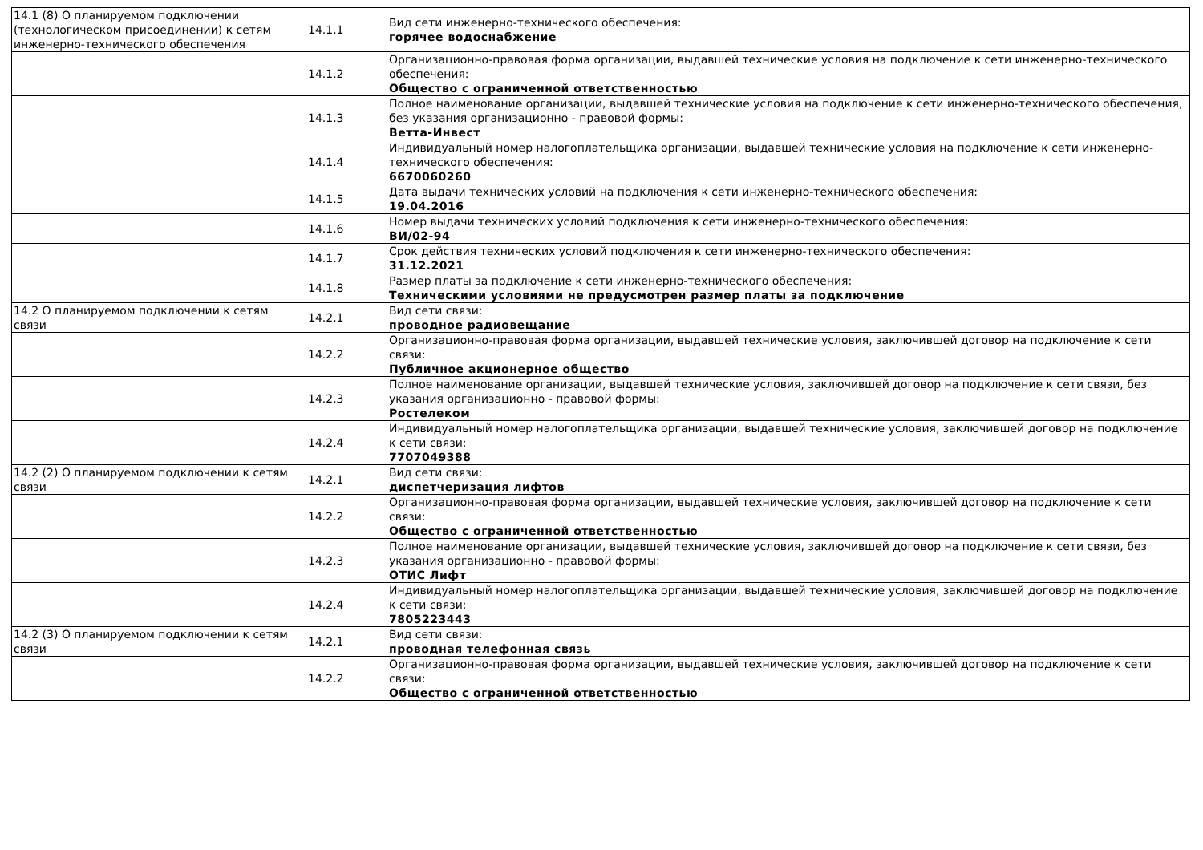| 14.1 (8) О планируемом подключении (технологическом присоединении) к сетям инженерно-технического обеспечения | 14.1.1 | Вид сети инженерно-технического обеспечения: горячее водоснабжение |
| | 14.1.2 | Организационно-правовая форма организации, выдавшей технические условия на подключение к сети инженерно-технического обеспечения: Общество с ограниченной ответственностью |
| | 14.1.3 | Полное наименование организации, выдавшей технические условия на подключение к сети инженерно-технического обеспечения, без указания организационно - правовой формы: Ветта-Инвест |
| | 14.1.4 | Индивидуальный номер налогоплательщика организации, выдавшей технические условия на подключение к сети инженерно-технического обеспечения: 6670060260 |
| | 14.1.5 | Дата выдачи технических условий на подключения к сети инженерно-технического обеспечения: 19.04.2016 |
| | 14.1.6 | Номер выдачи технических условий подключения к сети инженерно-технического обеспечения: ВИ/02-94 |
| | 14.1.7 | Срок действия технических условий подключения к сети инженерно-технического обеспечения: 31.12.2021 |
| | 14.1.8 | Размер платы за подключение к сети инженерно-технического обеспечения: Техническими условиями не предусмотрен размер платы за подключение |
| 14.2 О планируемом подключении к сетям связи | 14.2.1 | Вид сети связи: проводное радиовещание |
| | 14.2.2 | Организационно-правовая форма организации, выдавшей технические условия, заключившей договор на подключение к сети связи: Публичное акционерное общество |
| | 14.2.3 | Полное наименование организации, выдавшей технические условия, заключившей договор на подключение к сети связи, без указания организационно - правовой формы: Ростелеком |
| | 14.2.4 | Индивидуальный номер налогоплательщика организации, выдавшей технические условия, заключившей договор на подключение к сети связи: 7707049388 |
| 14.2 (2) О планируемом подключении к сетям связи | 14.2.1 | Вид сети связи: диспетчеризация лифтов |
| | 14.2.2 | Организационно-правовая форма организации, выдавшей технические условия, заключившей договор на подключение к сети связи: Общество с ограниченной ответственностью |
| | 14.2.3 | Полное наименование организации, выдавшей технические условия, заключившей договор на подключение к сети связи, без указания организационно - правовой формы: ОТИС Лифт |
| | 14.2.4 | Индивидуальный номер налогоплательщика организации, выдавшей технические условия, заключившей договор на подключение к сети связи: 7805223443 |
| 14.2 (3) О планируемом подключении к сетям связи | 14.2.1 | Вид сети связи: проводная телефонная связь |
| | 14.2.2 | Организационно-правовая форма организации, выдавшей технические условия, заключившей договор на подключение к сети связи: Общество с ограниченной ответственностью |